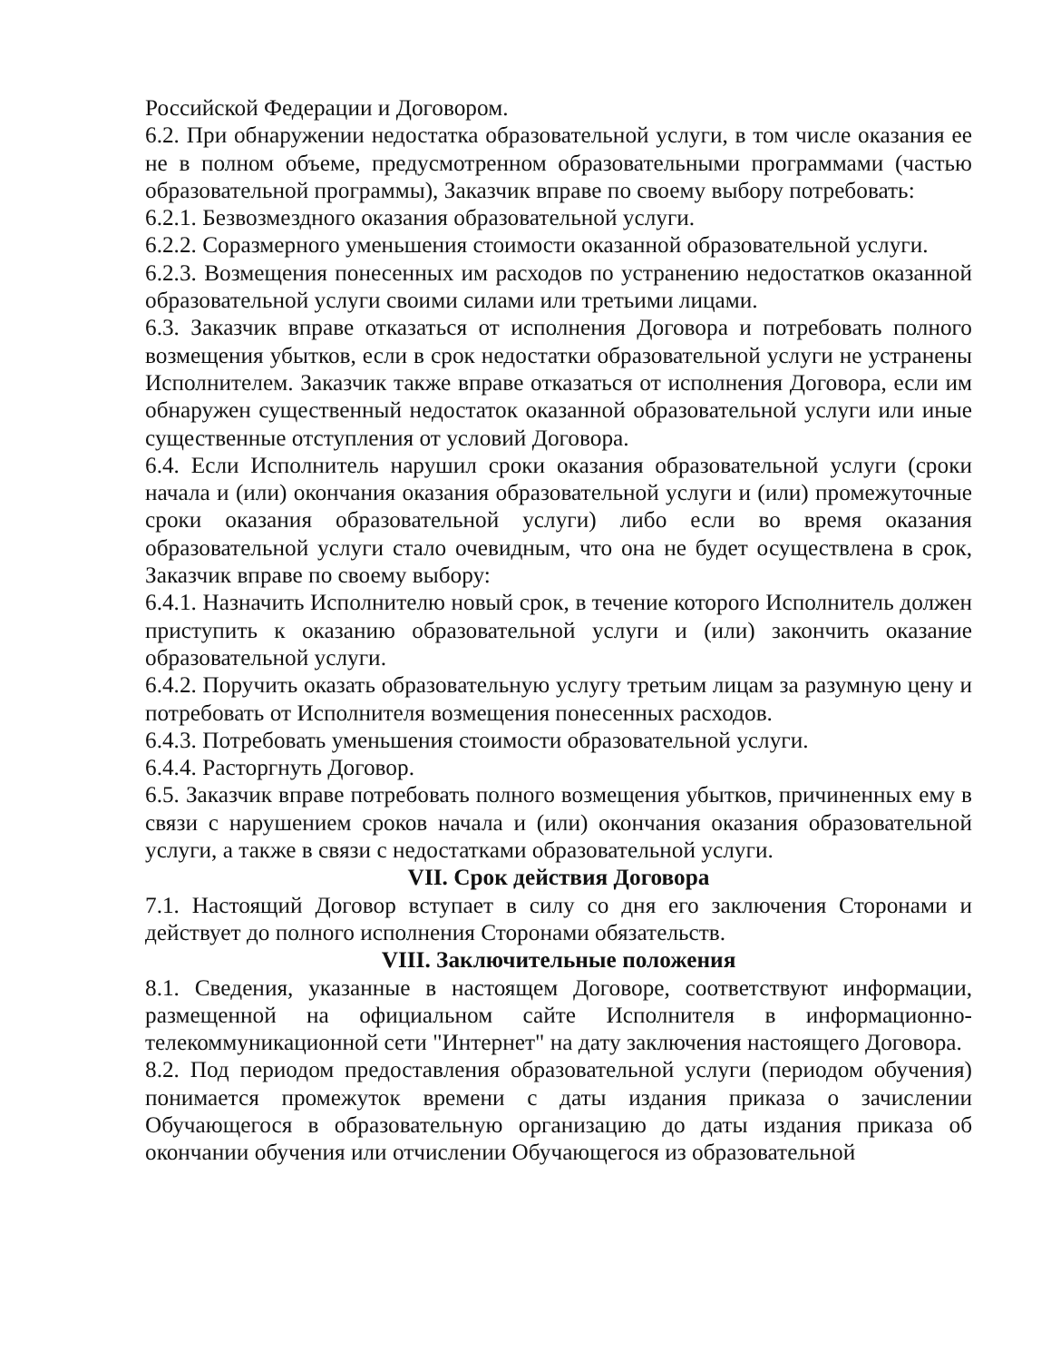Российской Федерации и Договором.
6.2. При обнаружении недостатка образовательной услуги, в том числе оказания ее не в полном объеме, предусмотренном образовательными программами (частью образовательной программы), Заказчик вправе по своему выбору потребовать:
6.2.1. Безвозмездного оказания образовательной услуги.
6.2.2. Соразмерного уменьшения стоимости оказанной образовательной услуги.
6.2.3. Возмещения понесенных им расходов по устранению недостатков оказанной образовательной услуги своими силами или третьими лицами.
6.3. Заказчик вправе отказаться от исполнения Договора и потребовать полного возмещения убытков, если в срок недостатки образовательной услуги не устранены Исполнителем. Заказчик также вправе отказаться от исполнения Договора, если им обнаружен существенный недостаток оказанной образовательной услуги или иные существенные отступления от условий Договора.
6.4. Если Исполнитель нарушил сроки оказания образовательной услуги (сроки начала и (или) окончания оказания образовательной услуги и (или) промежуточные сроки оказания образовательной услуги) либо если во время оказания образовательной услуги стало очевидным, что она не будет осуществлена в срок, Заказчик вправе по своему выбору:
6.4.1. Назначить Исполнителю новый срок, в течение которого Исполнитель должен приступить к оказанию образовательной услуги и (или) закончить оказание образовательной услуги.
6.4.2. Поручить оказать образовательную услугу третьим лицам за разумную цену и потребовать от Исполнителя возмещения понесенных расходов.
6.4.3. Потребовать уменьшения стоимости образовательной услуги.
6.4.4. Расторгнуть Договор.
6.5. Заказчик вправе потребовать полного возмещения убытков, причиненных ему в связи с нарушением сроков начала и (или) окончания оказания образовательной услуги, а также в связи с недостатками образовательной услуги.
VII. Срок действия Договора
7.1. Настоящий Договор вступает в силу со дня его заключения Сторонами и действует до полного исполнения Сторонами обязательств.
VIII. Заключительные положения
8.1. Сведения, указанные в настоящем Договоре, соответствуют информации, размещенной на официальном сайте Исполнителя в информационно-телекоммуникационной сети "Интернет" на дату заключения настоящего Договора.
8.2. Под периодом предоставления образовательной услуги (периодом обучения) понимается промежуток времени с даты издания приказа о зачислении Обучающегося в образовательную организацию до даты издания приказа об окончании обучения или отчислении Обучающегося из образовательной